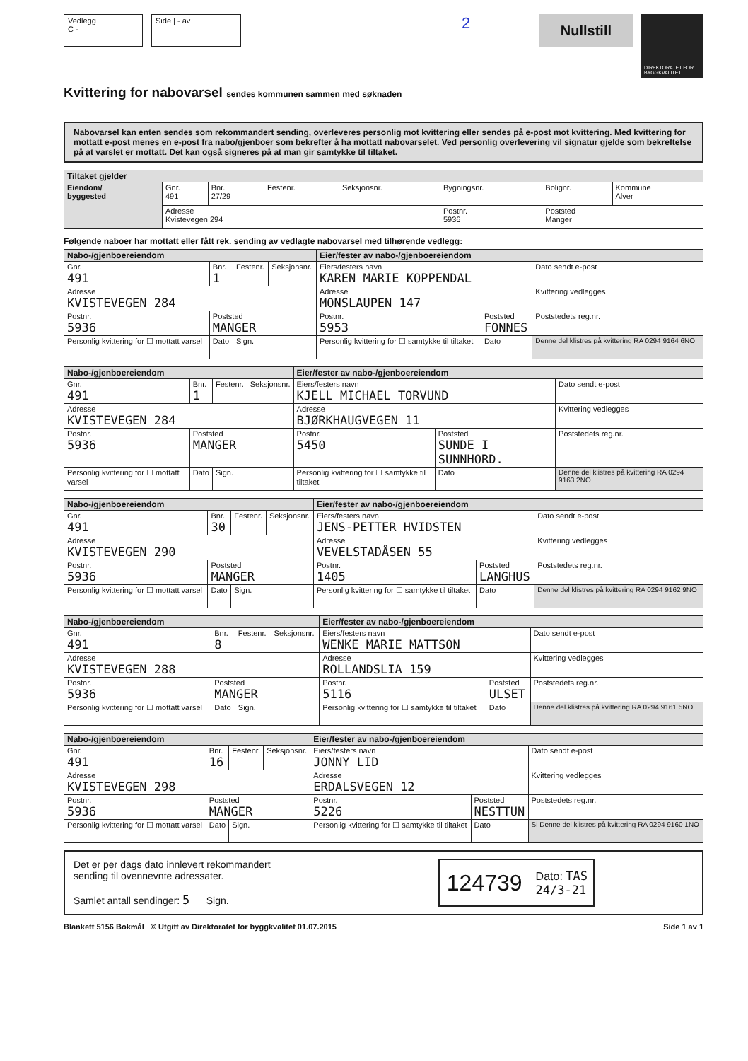Vedlegg
C -
Side | - av
2
Nullstill
DIREKTORATET FOR BYGGKVALITET
Kvittering for nabovarsel sendes kommunen sammen med søknaden
Nabovarsel kan enten sendes som rekommandert sending, overleveres personlig mot kvittering eller sendes på e-post mot kvittering. Med kvittering for mottatt e-post menes en e-post fra nabo/gjenboer som bekrefter å ha mottatt nabovarselet. Ved personlig overlevering vil signatur gjelde som bekreftelse på at varslet er mottatt. Det kan også signeres på at man gir samtykke til tiltaket.
| Tiltaket gjelder | | | | | | | |
| Eiendom/ byggested | Gnr. 491 | Bnr. 27/29 | Festenr. | Seksjonsnr. | Bygningsnr. | Bolignr. | Kommune Alver |
| | Adresse Kvistevegen 294 | | | | Postnr. 5936 | Poststed Manger | |
Følgende naboer har mottatt eller fått rek. sending av vedlagte nabovarsel med tilhørende vedlegg:
| Nabo-/gjenboereiendom | | | | Eier/fester av nabo-/gjenboereiendom | | |
| Gnr. 491 | Bnr. 1 | Festenr. | Seksjonsnr. | Eiers/festers navn KAREN MARIE KOPPENDAL | | Dato sendt e-post |
| Adresse KVISTEVEGEN 284 | | | | Adresse MONSLAUPEN 147 | | Kvittering vedlegges |
| Postnr. 5936 | Poststed MANGER | | | Postnr. 5953 | Poststed FONNES | Poststedets reg.nr. |
| Personlig kvittering for ☐ mottatt varsel | Dato | Sign. | | Personlig kvittering for ☐ samtykke til tiltaket | Dato | Denne del klistres på kvittering RA 0294 9164 6NO |
| Nabo-/gjenboereiendom | | | | Eier/fester av nabo-/gjenboereiendom | | |
| Gnr. 491 | Bnr. 1 | Festenr. | Seksjonsnr. | Eiers/festers navn KJELL MICHAEL TORVUND | | Dato sendt e-post |
| Adresse KVISTEVEGEN 284 | | | | Adresse BJØRKHAUGVEGEN 11 | | Kvittering vedlegges |
| Postnr. 5936 | Poststed MANGER | | | Postnr. 5450 | Poststed SUNDE I SUNNHORD. | Poststedets reg.nr. |
| Personlig kvittering for ☐ mottatt varsel | Dato | Sign. | | Personlig kvittering for ☐ samtykke til tiltaket | Dato | Denne del klistres på kvittering RA 0294 9163 2NO |
| Nabo-/gjenboereiendom | | | | Eier/fester av nabo-/gjenboereiendom | | |
| Gnr. 491 | Bnr. 30 | Festenr. | Seksjonsnr. | Eiers/festers navn JENS-PETTER HVIDSTEN | | Dato sendt e-post |
| Adresse KVISTEVEGEN 290 | | | | Adresse VEVELSTADÅSEN 55 | | Kvittering vedlegges |
| Postnr. 5936 | Poststed MANGER | | | Postnr. 1405 | Poststed LANGHUS | Poststedets reg.nr. |
| Personlig kvittering for ☐ mottatt varsel | Dato | Sign. | | Personlig kvittering for ☐ samtykke til tiltaket | Dato | Denne del klistres på kvittering RA 0294 9162 9NO |
| Nabo-/gjenboereiendom | | | | Eier/fester av nabo-/gjenboereiendom | | |
| Gnr. 491 | Bnr. 8 | Festenr. | Seksjonsnr. | Eiers/festers navn WENKE MARIE MATTSON | | Dato sendt e-post |
| Adresse KVISTEVEGEN 288 | | | | Adresse ROLLANDSLIA 159 | | Kvittering vedlegges |
| Postnr. 5936 | Poststed MANGER | | | Postnr. 5116 | Poststed ULSET | Poststedets reg.nr. |
| Personlig kvittering for ☐ mottatt varsel | Dato | Sign. | | Personlig kvittering for ☐ samtykke til tiltaket | Dato | Denne del klistres på kvittering RA 0294 9161 5NO |
| Nabo-/gjenboereiendom | | | | Eier/fester av nabo-/gjenboereiendom | | |
| Gnr. 491 | Bnr. 16 | Festenr. | Seksjonsnr. | Eiers/festers navn JONNY LID | | Dato sendt e-post |
| Adresse KVISTEVEGEN 298 | | | | Adresse ERDALSVEGEN 12 | | Kvittering vedlegges |
| Postnr. 5936 | Poststed MANGER | | | Postnr. 5226 | Poststed NESTTUN | Poststedets reg.nr. |
| Personlig kvittering for ☐ mottatt varsel | Dato | Sign. | | Personlig kvittering for ☐ samtykke til tiltaket | Dato | Si Denne del klistres på kvittering RA 0294 9160 1NO |
Det er per dags dato innlevert rekommandert
sending til ovennevnte adressater.
Samlet antall sendinger: 5 Sign.
124739 Dato: TAS
24/3-21
Blankett 5156 Bokmål © Utgitt av Direktoratet for byggkvalitet 01.07.2015 Side 1 av 1